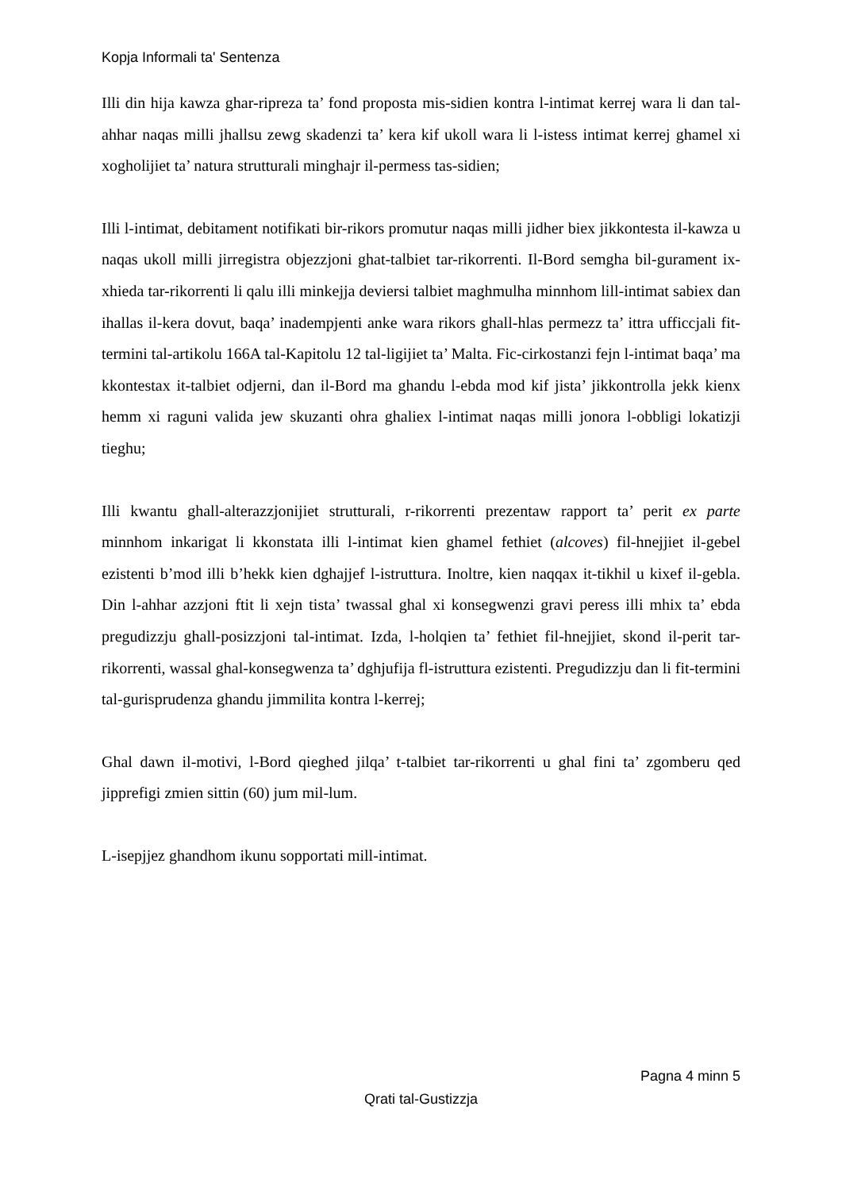Kopja Informali ta' Sentenza
Illi din hija kawza ghar-ripreza ta’ fond proposta mis-sidien kontra l-intimat kerrej wara li dan tal-ahhar naqas milli jhallsu zewg skadenzi ta’ kera kif ukoll wara li l-istess intimat kerrej ghamel xi xogholijiet ta’ natura strutturali minghajr il-permess tas-sidien;
Illi l-intimat, debitament notifikati bir-rikors promutur naqas milli jidher biex jikkontesta il-kawza u naqas ukoll milli jirregistra objezzjoni ghat-talbiet tar-rikorrenti. Il-Bord semgha bil-gurament ix-xhieda tar-rikorrenti li qalu illi minkejja deviersi talbiet maghmulha minnhom lill-intimat sabiex dan ihallas il-kera dovut, baqa’ inadempjenti anke wara rikors ghall-hlas permezz ta’ ittra ufficcjali fit-termini tal-artikolu 166A tal-Kapitolu 12 tal-ligijiet ta’ Malta. Fic-cirkostanzi fejn l-intimat baqa’ ma kkontestax it-talbiet odjerni, dan il-Bord ma ghandu l-ebda mod kif jista’ jikkontrolla jekk kienx hemm xi raguni valida jew skuzanti ohra ghaliex l-intimat naqas milli jonora l-obbligi lokatizji tieghu;
Illi kwantu ghall-alterazzjonijiet strutturali, r-rikorrenti prezentaw rapport ta’ perit ex parte minnhom inkarigat li kkonstata illi l-intimat kien ghamel fethiet (alcoves) fil-hnejjiet il-gebel ezistenti b’mod illi b’hekk kien dghajjef l-istruttura. Inoltre, kien naqqax it-tikhil u kixef il-gebla. Din l-ahhar azzjoni ftit li xejn tista’ twassal ghal xi konsegwenzi gravi peress illi mhix ta’ ebda pregudizzju ghall-posizzjoni tal-intimat. Izda, l-holqien ta’ fethiet fil-hnejjiet, skond il-perit tar-rikorrenti, wassal ghal-konsegwenza ta’ dghjufija fl-istruttura ezistenti. Pregudizzju dan li fit-termini tal-gurisprudenza ghandu jimmilita kontra l-kerrej;
Ghal dawn il-motivi, l-Bord qieghed jilqa’ t-talbiet tar-rikorrenti u ghal fini ta’ zgomberu qed jipprefigi zmien sittin (60) jum mil-lum.
L-isepjjez ghandhom ikunu sopportati mill-intimat.
Pagna 4 minn 5
Qrati tal-Gustizzja